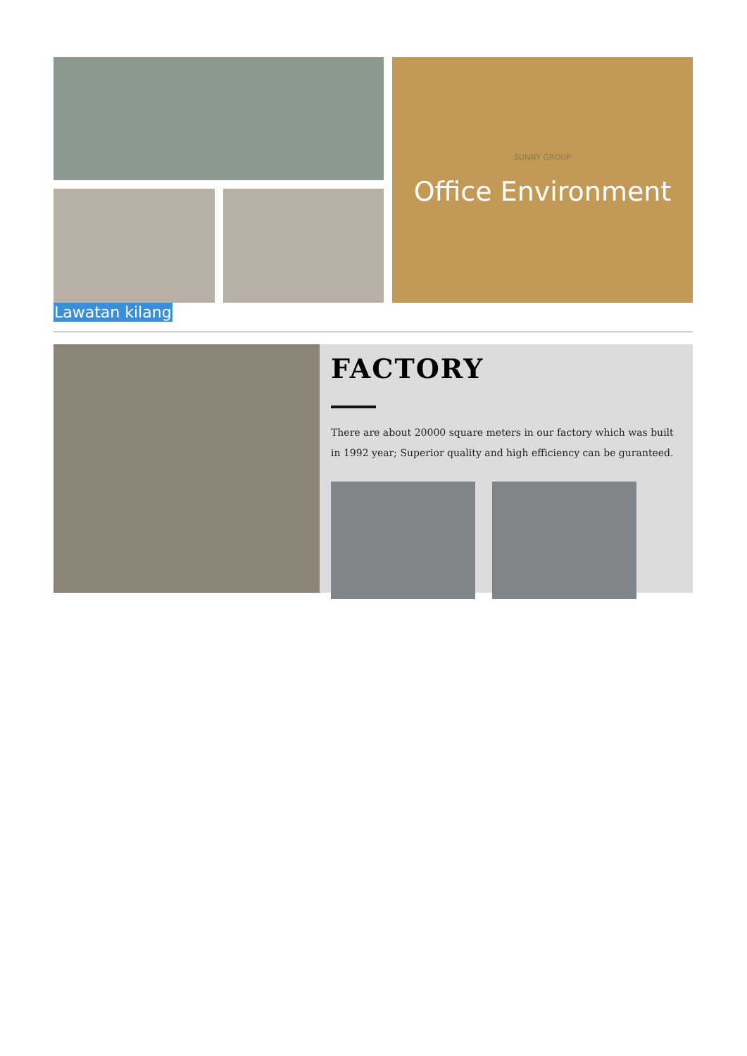SUNNY GROUP
Office Environment
Lawatan kilang
FACTORY
There are about 20000 square meters in our factory which was built in 1992 year; Superior quality and high efficiency can be guranteed.